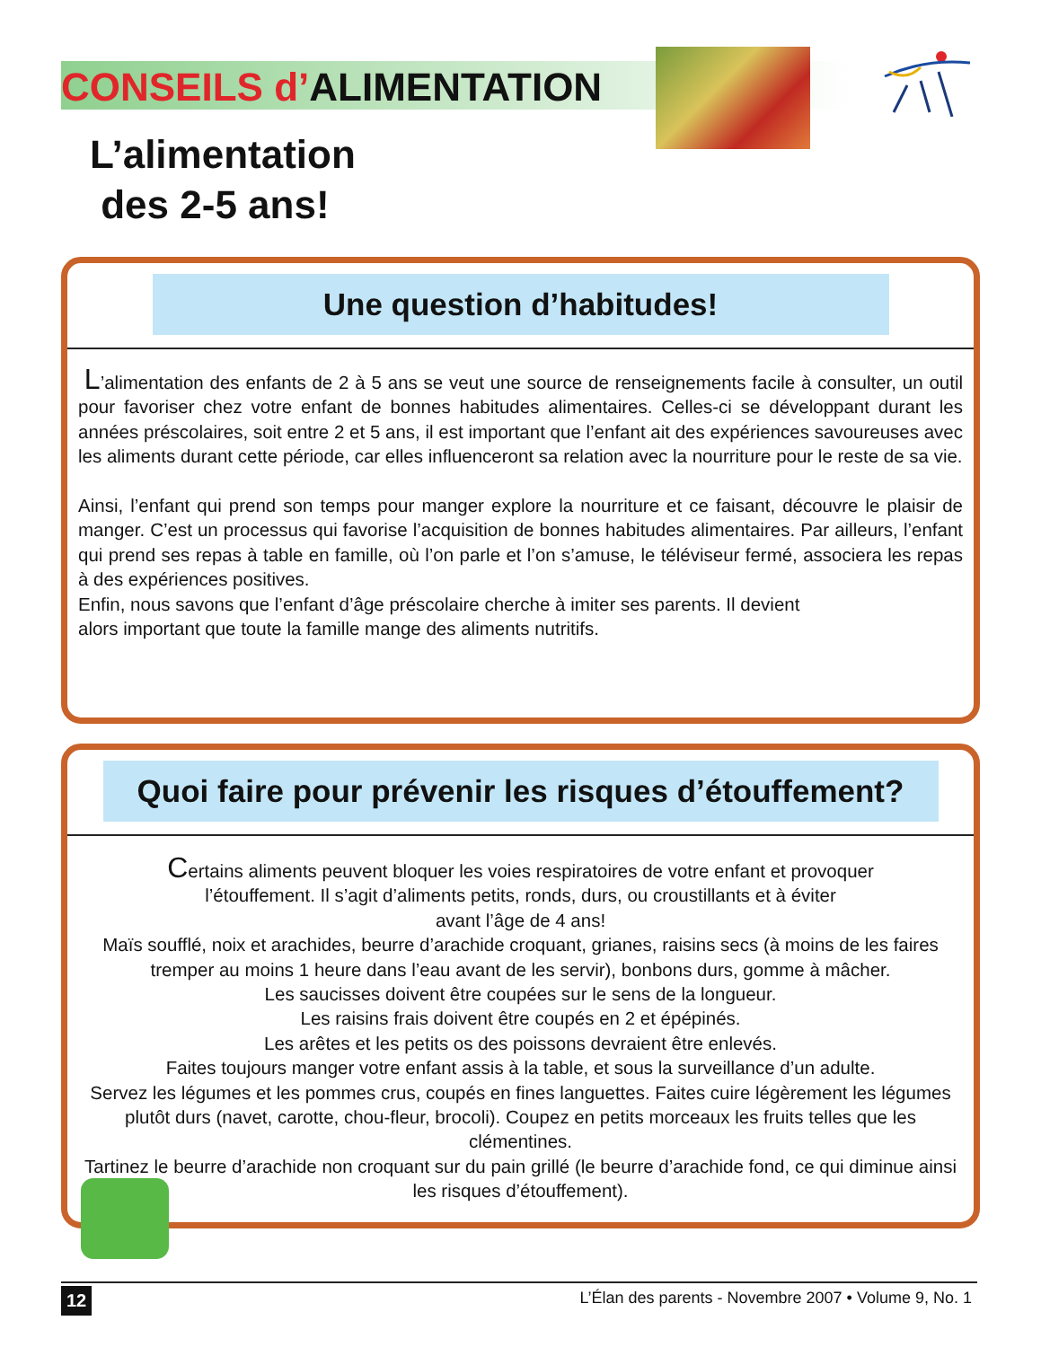CONSEILS d’ALIMENTATION
L’alimentation
des 2-5 ans!
Une question d’habitudes!
L’alimentation des enfants de 2 à 5 ans se veut une source de renseignements facile à consulter, un outil pour favoriser chez votre enfant de bonnes habitudes alimentaires. Celles-ci se développant durant les années préscolaires, soit entre 2 et 5 ans, il est important que l’enfant ait des expériences savoureuses avec les aliments durant cette période, car elles influenceront sa relation avec la nourriture pour le reste de sa vie.
Ainsi, l’enfant qui prend son temps pour manger explore la nourriture et ce faisant, découvre le plaisir de manger. C’est un processus qui favorise l’acquisition de bonnes habitudes alimentaires. Par ailleurs, l’enfant qui prend ses repas à table en famille, où l’on parle et l’on s’amuse, le téléviseur fermé, associera les repas à des expériences positives.
Enfin, nous savons que l’enfant d’âge préscolaire cherche à imiter ses parents. Il devient
alors important que toute la famille mange des aliments nutritifs.
Quoi faire pour prévenir les risques d’étouffement?
Certains aliments peuvent bloquer les voies respiratoires de votre enfant et provoquer
l’étouffement. Il s’agit d’aliments petits, ronds, durs, ou croustillants et à éviter
avant l’âge de 4 ans!
Maïs soufflé, noix et arachides, beurre d’arachide croquant, grianes, raisins secs (à moins de les faires tremper au moins 1 heure dans l’eau avant de les servir), bonbons durs, gomme à mâcher.
Les saucisses doivent être coupées sur le sens de la longueur.
Les raisins frais doivent être coupés en 2 et épépinés.
Les arêtes et les petits os des poissons devraient être enlevés.
Faites toujours manger votre enfant assis à la table, et sous la surveillance d’un adulte.
Servez les légumes et les pommes crus, coupés en fines languettes. Faites cuire légèrement les légumes plutôt durs (navet, carotte, chou-fleur, brocoli). Coupez en petits morceaux les fruits telles que les clémentines.
Tartinez le beurre d’arachide non croquant sur du pain grillé (le beurre d’arachide fond, ce qui diminue ainsi les risques d’étouffement).
12 L’Élan des parents - Novembre 2007 • Volume 9, No. 1